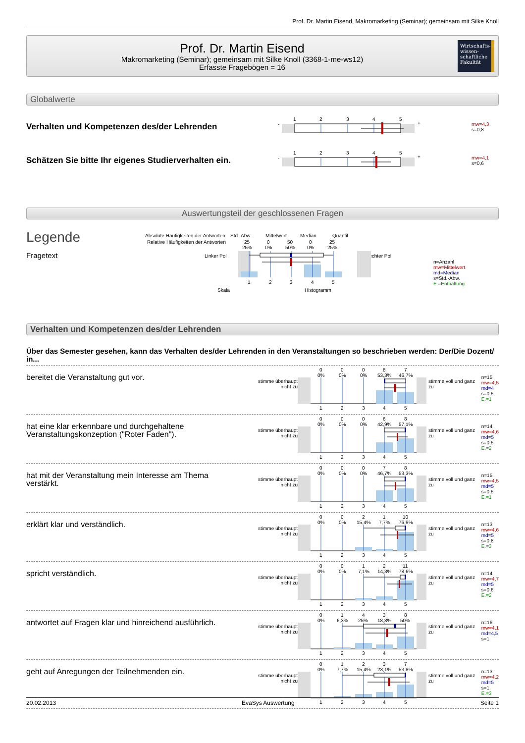Prof. Dr. Martin Eisend, Makromarketing (Seminar); gemeinsam mit Silke Knoll
Prof. Dr. Martin Eisend
Makromarketing (Seminar); gemeinsam mit Silke Knoll (3368-1-me-ws12)
Erfasste Fragebögen = 16
Wirtschafts-
wissen-
schaftliche
Fakultät
Globalwerte
Verhalten und Kompetenzen des/der Lehrenden
-
1
2
3
4
5
+
mw=4,3
s=0,8
Schätzen Sie bitte Ihr eigenes Studierverhalten ein.
-
1
2
3
4
5
+
mw=4,1
s=0,6
Auswertungsteil der geschlossenen Fragen
Legende
Fragetext
Absolute Häufigkeiten der Antworten
Relative Häufigkeiten der Antworten
Std.-Abw.
Mittelwert
Median
Quantil
25
25%
0
0%
50
50%
0
0%
25
25%
Linker Pol
Rechter Pol
1
2
3
4
5
Skala
Histogramm
n=Anzahl
mw=Mittelwert
md=Median
s=Std.-Abw.
E.=Enthaltung
Verhalten und Kompetenzen des/der Lehrenden
Über das Semester gesehen, kann das Verhalten des/der Lehrenden in den Veranstaltungen so beschrieben werden: Der/Die Dozent/ in...
bereitet die Veranstaltung gut vor.
stimme überhaupt
nicht zu
0
0%
0
0%
0
0%
8
53,3%
7
46,7%
1
2
3
4
5
stimme voll und ganz zu
n=15
mw=4,5
md=4
s=0,5
E.=1
hat eine klar erkennbare und durchgehaltene Veranstaltungskonzeption ("Roter Faden").
stimme überhaupt
nicht zu
0
0%
0
0%
0
0%
6
42,9%
8
57,1%
1
2
3
4
5
stimme voll und ganz zu
n=14
mw=4,6
md=5
s=0,5
E.=2
hat mit der Veranstaltung mein Interesse am Thema verstärkt.
stimme überhaupt
nicht zu
0
0%
0
0%
0
0%
7
46,7%
8
53,3%
1
2
3
4
5
stimme voll und ganz zu
n=15
mw=4,5
md=5
s=0,5
E.=1
erklärt klar und verständlich.
stimme überhaupt
nicht zu
0
0%
0
0%
2
15,4%
1
7,7%
10
76,9%
1
2
3
4
5
stimme voll und ganz zu
n=13
mw=4,6
md=5
s=0,8
E.=3
spricht verständlich.
stimme überhaupt
nicht zu
0
0%
0
0%
1
7,1%
2
14,3%
11
78,6%
1
2
3
4
5
stimme voll und ganz zu
n=14
mw=4,7
md=5
s=0,6
E.=2
antwortet auf Fragen klar und hinreichend ausführlich.
stimme überhaupt
nicht zu
0
0%
1
6,3%
4
25%
3
18,8%
8
50%
1
2
3
4
5
stimme voll und ganz zu
n=16
mw=4,1
md=4,5
s=1
geht auf Anregungen der Teilnehmenden ein.
stimme überhaupt
nicht zu
0
0%
1
7,7%
2
15,4%
3
23,1%
7
53,8%
1
2
3
4
5
stimme voll und ganz zu
n=13
mw=4,2
md=5
s=1
E.=3
20.02.2013 EvaSys Auswertung Seite 1